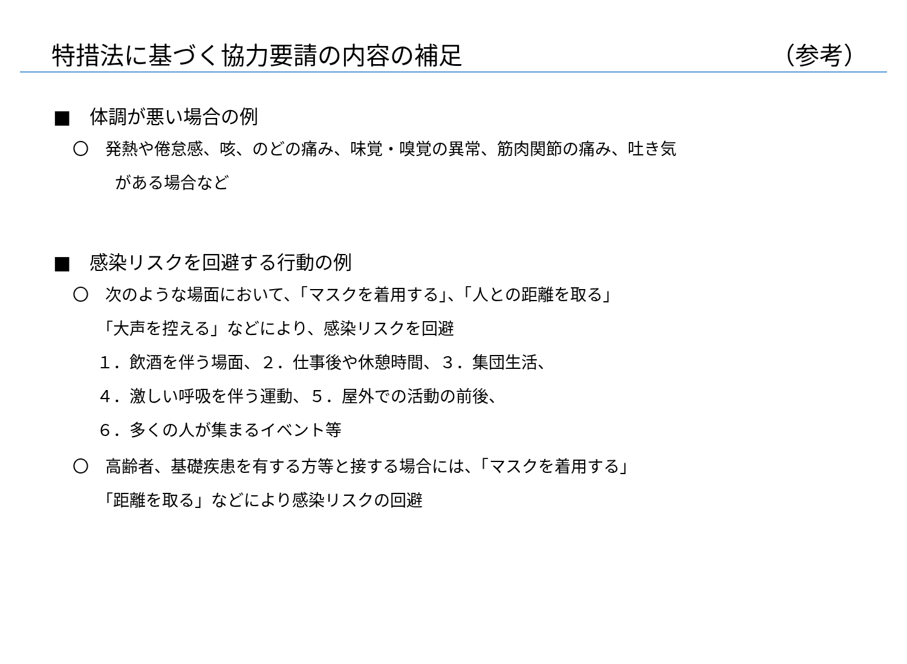特措法に基づく協力要請の内容の補足 （参考）
■　体調が悪い場合の例
〇　発熱や倦怠感、咳、のどの痛み、味覚・嗅覚の異常、筋肉関節の痛み、吐き気
がある場合など
■　感染リスクを回避する行動の例
〇　次のような場面において、「マスクを着用する」、「人との距離を取る」
「大声を控える」などにより、感染リスクを回避
１．飲酒を伴う場面、２．仕事後や休憩時間、３．集団生活、
４．激しい呼吸を伴う運動、５．屋外での活動の前後、
６．多くの人が集まるイベント等
〇　高齢者、基礎疾患を有する方等と接する場合には、「マスクを着用する」
「距離を取る」などにより感染リスクの回避